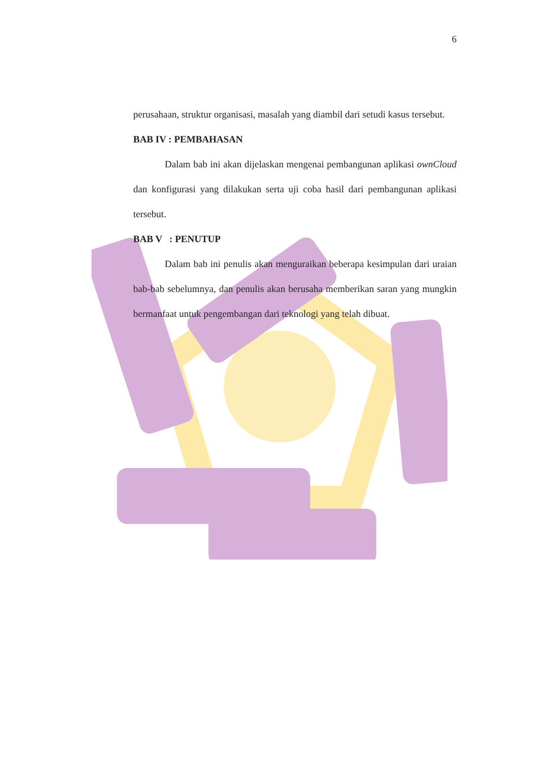6
perusahaan, struktur organisasi, masalah yang diambil dari setudi kasus tersebut.
BAB IV : PEMBAHASAN
Dalam bab ini akan dijelaskan mengenai pembangunan aplikasi ownCloud dan konfigurasi yang dilakukan serta uji coba hasil dari pembangunan aplikasi tersebut.
BAB V : PENUTUP
Dalam bab ini penulis akan menguraikan beberapa kesimpulan dari uraian bab-bab sebelumnya, dan penulis akan berusaha memberikan saran yang mungkin bermanfaat untuk pengembangan dari teknologi yang telah dibuat.